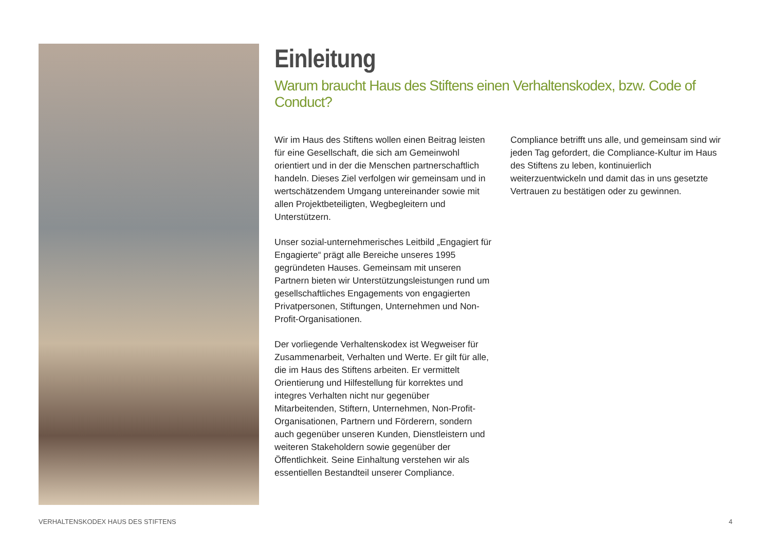Einleitung
Warum braucht Haus des Stiftens einen Verhaltenskodex, bzw. Code of Conduct?
Wir im Haus des Stiftens wollen einen Beitrag leisten für eine Gesellschaft, die sich am Gemeinwohl orientiert und in der die Menschen partnerschaftlich handeln. Dieses Ziel verfolgen wir gemeinsam und in wertschätzendem Umgang untereinander sowie mit allen Projektbeteiligten, Wegbegleitern und Unterstützern.
Unser sozial-unternehmerisches Leitbild „Engagiert für Engagierte“ prägt alle Bereiche unseres 1995 gegründeten Hauses. Gemeinsam mit unseren Partnern bieten wir Unterstützungsleistungen rund um gesellschaftliches Engagements von engagierten Privatpersonen, Stiftungen, Unternehmen und Non-Profit-Organisationen.
Der vorliegende Verhaltenskodex ist Wegweiser für Zusammenarbeit, Verhalten und Werte. Er gilt für alle, die im Haus des Stiftens arbeiten. Er vermittelt Orientierung und Hilfestellung für korrektes und integres Verhalten nicht nur gegenüber Mitarbeitenden, Stiftern, Unternehmen, Non-Profit-Organisationen, Partnern und Förderern, sondern auch gegenüber unseren Kunden, Dienstleistern und weiteren Stakeholdern sowie gegenüber der Öffentlichkeit. Seine Einhaltung verstehen wir als essentiellen Bestandteil unserer Compliance.
Compliance betrifft uns alle, und gemeinsam sind wir jeden Tag gefordert, die Compliance-Kultur im Haus des Stiftens zu leben, kontinuierlich weiterzuentwickeln und damit das in uns gesetzte Vertrauen zu bestätigen oder zu gewinnen.
VERHALTENSKODEX HAUS DES STIFTENS 4